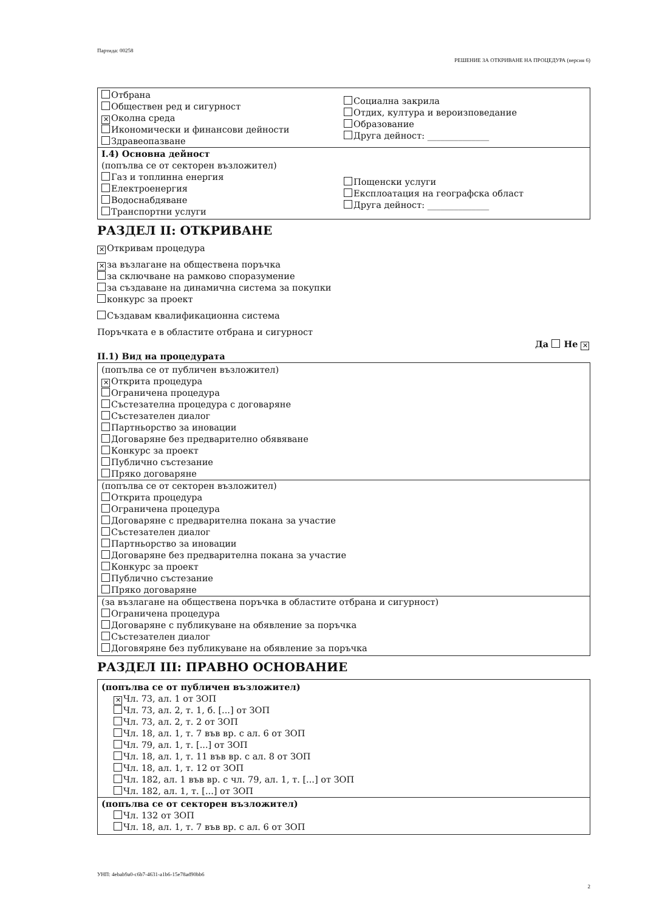Партида: 00258
РЕШЕНИЕ ЗА ОТКРИВАНЕ НА ПРОЦЕДУРА (версия 6)
Отбрана
Обществен ред и сигурност
✕ Околна среда
Икономически и финансови дейности
Здравеопазване
Социална закрила
Отдих, култура и вероизповедание
Образование
Друга дейност: ______________
I.4) Основна дейност
(попълва се от секторен възложител)
Газ и топлинна енергия
Електроенергия
Водоснабдяване
Транспортни услуги
Пощенски услуги
Експлоатация на географска област
Друга дейност: ______________
РАЗДЕЛ II: ОТКРИВАНЕ
✕ Откривам процедура
✕ за възлагане на обществена поръчка
за сключване на рамково споразумение
за създаване на динамична система за покупки
конкурс за проект
Създавам квалификационна система
Поръчката е в областите отбрана и сигурност
Да Не ✕
II.1) Вид на процедурата
(попълва се от публичен възложител)
✕ Открита процедура
Ограничена процедура
Състезателна процедура с договаряне
Състезателен диалог
Партньорство за иновации
Договаряне без предварително обявяване
Конкурс за проект
Публично състезание
Пряко договаряне
(попълва се от секторен възложител)
Открита процедура
Ограничена процедура
Договаряне с предварителна покана за участие
Състезателен диалог
Партньорство за иновации
Договаряне без предварителна покана за участие
Конкурс за проект
Публично състезание
Пряко договаряне
(за възлагане на обществена поръчка в областите отбрана и сигурност)
Ограничена процедура
Договаряне с публикуване на обявление за поръчка
Състезателен диалог
Договяряне без публикуване на обявление за поръчка
РАЗДЕЛ III: ПРАВНО ОСНОВАНИЕ
(попълва се от публичен възложител)
✕ Чл. 73, ал. 1 от ЗОП
Чл. 73, ал. 2, т. 1, б. [...] от ЗОП
Чл. 73, ал. 2, т. 2 от ЗОП
Чл. 18, ал. 1, т. 7 във вр. с ал. 6 от ЗОП
Чл. 79, ал. 1, т. [...] от ЗОП
Чл. 18, ал. 1, т. 11 във вр. с ал. 8 от ЗОП
Чл. 18, ал. 1, т. 12 от ЗОП
Чл. 182, ал. 1 във вр. с чл. 79, ал. 1, т. [...] от ЗОП
Чл. 182, ал. 1, т. [...] от ЗОП
(попълва се от секторен възложител)
Чл. 132 от ЗОП
Чл. 18, ал. 1, т. 7 във вр. с ал. 6 от ЗОП
УНП: 4ebab9a0-c6b7-4631-a1b6-15e78ad90bb6
2